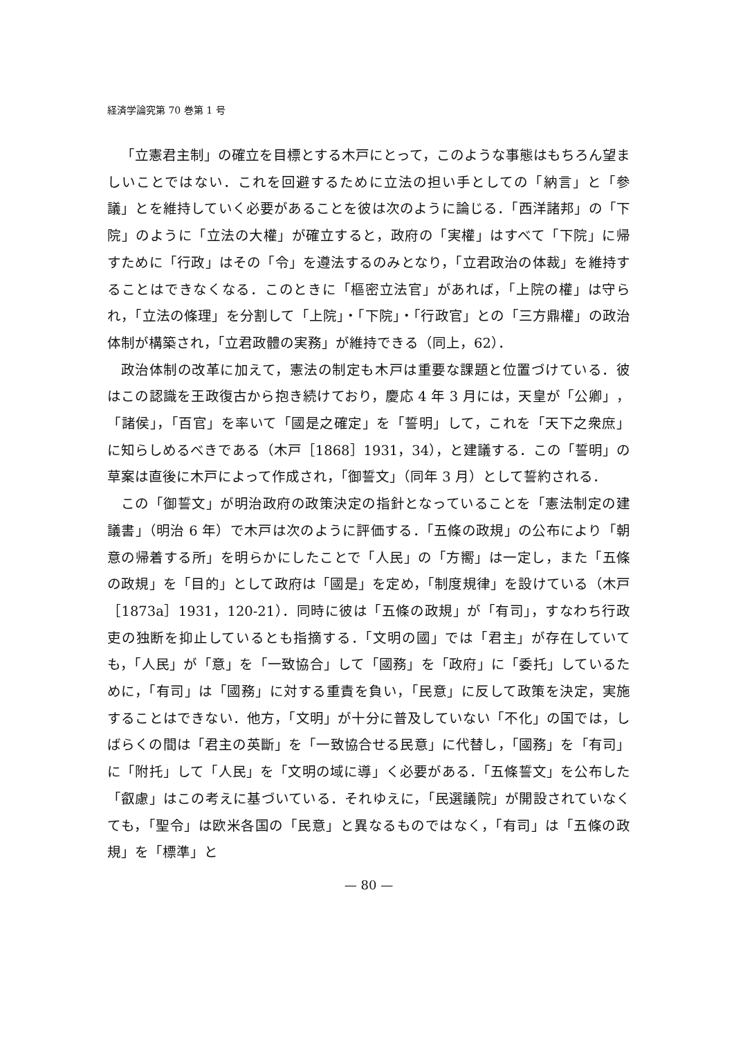経済学論究第 70 巻第 1 号
「立憲君主制」の確立を目標とする木戸にとって，このような事態はもちろん望ましいことではない．これを回避するために立法の担い手としての「納言」と「參議」とを維持していく必要があることを彼は次のように論じる．「西洋諸邦」の「下院」のように「立法の大權」が確立すると，政府の「実權」はすべて「下院」に帰すために「行政」はその「令」を遵法するのみとなり，「立君政治の体裁」を維持することはできなくなる．このときに「樞密立法官」があれば，「上院の權」は守られ，「立法の條理」を分割して「上院」・「下院」・「行政官」との「三方鼎權」の政治体制が構築され，「立君政體の実務」が維持できる（同上，62）．
政治体制の改革に加えて，憲法の制定も木戸は重要な課題と位置づけている．彼はこの認識を王政復古から抱き続けており，慶応 4 年 3 月には，天皇が「公卿」，「諸侯」，「百官」を率いて「國是之確定」を「誓明」して，これを「天下之衆庶」に知らしめるべきである（木戸［1868］1931，34），と建議する．この「誓明」の草案は直後に木戸によって作成され，「御誓文」（同年 3 月）として誓約される．
この「御誓文」が明治政府の政策決定の指針となっていることを「憲法制定の建議書」（明治 6 年）で木戸は次のように評価する．「五條の政規」の公布により「朝意の帰着する所」を明らかにしたことで「人民」の「方嚮」は一定し，また「五條の政規」を「目的」として政府は「國是」を定め，「制度規律」を設けている（木戸［1873a］1931，120-21）．同時に彼は「五條の政規」が「有司」，すなわち行政吏の独断を抑止しているとも指摘する．「文明の國」では「君主」が存在していても，「人民」が「意」を「一致協合」して「國務」を「政府」に「委托」しているために，「有司」は「國務」に対する重責を負い，「民意」に反して政策を決定，実施することはできない．他方，「文明」が十分に普及していない「不化」の国では，しばらくの間は「君主の英斷」を「一致協合せる民意」に代替し，「國務」を「有司」に「附托」して「人民」を「文明の域に導」く必要がある．「五條誓文」を公布した「叡慮」はこの考えに基づいている．それゆえに，「民選議院」が開設されていなくても，「聖令」は欧米各国の「民意」と異なるものではなく，「有司」は「五條の政規」を「標準」と
— 80 —